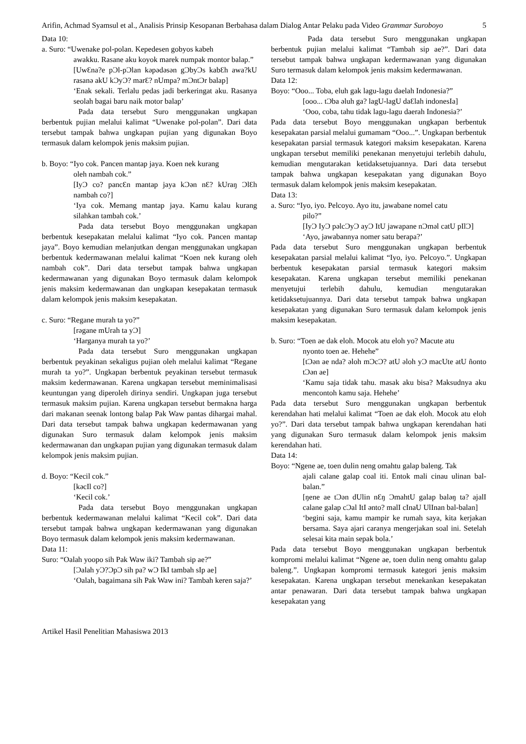Arifin, Achmad Syamsul et al., Analisis Prinsip Kesopanan Berbahasa dalam Dialog Antar Pelaku pada Video Grammar Suroboyo
5
Data 10:
a. Suro: “Uwenake pol-polan. Kepedesen gobyos kabeh
awakku. Rasane aku koyok marek numpak montor balap.”
[UwƐna?e pƆl-pƆlan kəpədəsən gƆbyƆs kabƐh awa?kU rasanə akU kƆyƆ? marƐ? nUmpa? mƆntƆr balap]
‘Enak sekali. Terlalu pedas jadi berkeringat aku. Rasanya seolah bagai baru naik motor balap’
Pada data tersebut Suro menggunakan ungkapan berbentuk pujian melalui kalimat “Uwenake pol-polan”. Dari data tersebut tampak bahwa ungkapan pujian yang digunakan Boyo termasuk dalam kelompok jenis maksim pujian.
b. Boyo: “Iyo cok. Pancen mantap jaya. Koen nek kurang
oleh nambah cok.”
[IyƆ co? pancƐn mantap jaya kƆən nƐ? kUraŋ ƆlƐh nambah co?]
‘Iya cok. Memang mantap jaya. Kamu kalau kurang silahkan tambah cok.’
Pada data tersebut Boyo menggunakan ungkapan berbentuk kesepakatan melalui kalimat “Iyo cok. Pancen mantap jaya”. Boyo kemudian melanjutkan dengan menggunakan ungkapan berbentuk kedermawanan melalui kalimat “Koen nek kurang oleh nambah cok”. Dari data tersebut tampak bahwa ungkapan kedermawanan yang digunakan Boyo termasuk dalam kelompok jenis maksim kedermawanan dan ungkapan kesepakatan termasuk dalam kelompok jenis maksim kesepakatan.
c. Suro: “Regane murah ta yo?”
[rəgane mUrah ta yƆ]
‘Harganya murah ta yo?’
Pada data tersebut Suro menggunakan ungkapan berbentuk peyakinan sekaligus pujian oleh melalui kalimat “Regane murah ta yo?”. Ungkapan berbentuk peyakinan tersebut termasuk maksim kedermawanan. Karena ungkapan tersebut meminimalisasi keuntungan yang diperoleh dirinya sendiri. Ungkapan juga tersebut termasuk maksim pujian. Karena ungkapan tersebut bermakna harga dari makanan seenak lontong balap Pak Waw pantas dihargai mahal. Dari data tersebut tampak bahwa ungkapan kedermawanan yang digunakan Suro termasuk dalam kelompok jenis maksim kedermawanan dan ungkapan pujian yang digunakan termasuk dalam kelompok jenis maksim pujian.
d. Boyo: “Kecil cok.”
[kəcIl co?]
‘Kecil cok.’
Pada data tersebut Boyo menggunakan ungkapan berbentuk kedermawanan melalui kalimat “Kecil cok”. Dari data tersebut tampak bahwa ungkapan kedermawanan yang digunakan Boyo termasuk dalam kelompok jenis maksim kedermawanan.
Data 11:
Suro: “Oalah yoopo sih Pak Waw iki? Tambah sip ae?”
[Ɔalah yƆ?ƆpƆ sih pa? wƆ IkI tambah sIp ae]
‘Oalah, bagaimana sih Pak Waw ini? Tambah keren saja?’
Pada data tersebut Suro menggunakan ungkapan berbentuk pujian melalui kalimat “Tambah sip ae?”. Dari data tersebut tampak bahwa ungkapan kedermawanan yang digunakan Suro termasuk dalam kelompok jenis maksim kedermawanan.
Data 12:
Boyo: “Ooo... Toba, eluh gak lagu-lagu daelah Indonesia?”
[ooo... tƆba əluh ga? lagU-lagU daƐlah indonesIa]
‘Ooo, coba, tahu tidak lagu-lagu daerah Indonesia?’
Pada data tersebut Boyo menggunakan ungkapan berbentuk kesepakatan parsial melalui gumamam “Ooo...”. Ungkapan berbentuk kesepakatan parsial termasuk kategori maksim kesepakatan. Karena ungkapan tersebut memiliki penekanan menyetujui terlebih dahulu, kemudian mengutarakan ketidaksetujuannya. Dari data tersebut tampak bahwa ungkapan kesepakatan yang digunakan Boyo termasuk dalam kelompok jenis maksim kesepakatan.
Data 13:
a. Suro: “Iyo, iyo. Pelcoyo. Ayo itu, jawabane nomel catu
pilo?”
[IyƆ IyƆ pəlcƆyƆ ayƆ ItU jawapane nƆməl catU pIlƆ]
‘Ayo, jawabannya nomer satu berapa?’
Pada data tersebut Suro menggunakan ungkapan berbentuk kesepakatan parsial melalui kalimat “Iyo, iyo. Pelcoyo.”. Ungkapan berbentuk kesepakatan parsial termasuk kategori maksim kesepakatan. Karena ungkapan tersebut memiliki penekanan menyetujui terlebih dahulu, kemudian mengutarakan ketidaksetujuannya. Dari data tersebut tampak bahwa ungkapan kesepakatan yang digunakan Suro termasuk dalam kelompok jenis maksim kesepakatan.
b. Suro: “Toen ae dak eloh. Mocok atu eloh yo? Macute atu
nyonto toen ae. Hehehe”
[tƆən ae nda? əloh mƆcƆ? atU əloh yƆ macUte atU ñonto tƆən ae]
‘Kamu saja tidak tahu. masak aku bisa? Maksudnya aku mencontoh kamu saja. Hehehe’
Pada data tersebut Suro menggunakan ungkapan berbentuk kerendahan hati melalui kalimat “Toen ae dak eloh. Mocok atu eloh yo?”. Dari data tersebut tampak bahwa ungkapan kerendahan hati yang digunakan Suro termasuk dalam kelompok jenis maksim kerendahan hati.
Data 14:
Boyo: “Ngene ae, toen dulin neng omahtu galap baleng. Tak
ajali calane galap coal iti. Entok mali cinau ulinan bal-balan.”
[ŋene ae tƆən dUlin nƐŋ ƆmahtU galap baləŋ ta? ajalI calane galap cƆal ItI ənto? malI cInaU UlInan bal-balan]
‘begini saja, kamu mampir ke rumah saya, kita kerjakan bersama. Saya ajari caranya mengerjakan soal ini. Setelah selesai kita main sepak bola.’
Pada data tersebut Boyo menggunakan ungkapan berbentuk kompromi melalui kalimat “Ngene ae, toen dulin neng omahtu galap baleng.”. Ungkapan kompromi termasuk kategori jenis maksim kesepakatan. Karena ungkapan tersebut menekankan kesepakatan antar penawaran. Dari data tersebut tampak bahwa ungkapan kesepakatan yang
Artikel Hasil Penelitian Mahasiswa 2013